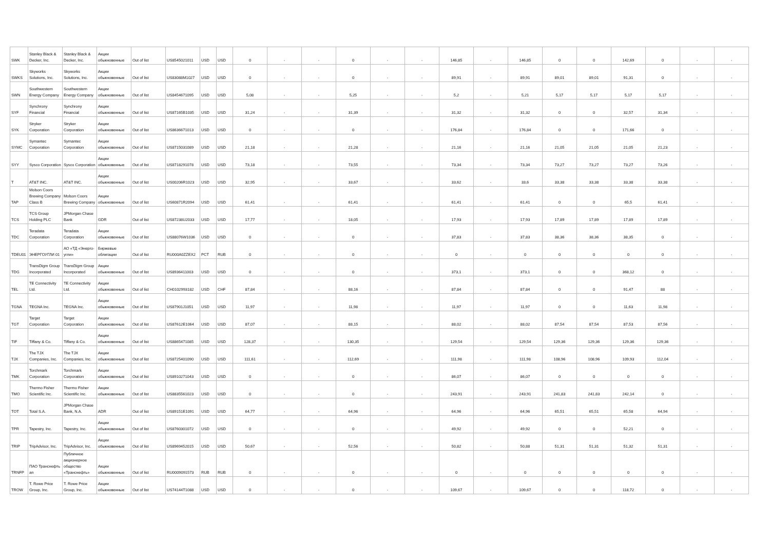| SWK | Stanley Black & Decker, Inc. | Stanley Black & Decker, Inc. | Акции обыкновенные | Out of list | US8545021011 | USD | USD | 0 | - | - | 0 | - | - | 146,85 | - | 146,85 | 0 | 0 | 142,69 | 0 | - | - |
| SWKS | Skyworks Solutions, Inc. | Skyworks Solutions, Inc. | Акции обыкновенные | Out of list | US83088M1027 | USD | USD | 0 | - | - | 0 | - | - | 89,91 | - | 89,91 | 89,01 | 89,01 | 91,31 | 0 | - | - |
| SWN | Southwestern Energy Company | Southwestern Energy Company | Акции обыкновенные | Out of list | US8454671095 | USD | USD | 5,08 | - | - | 5,25 | - | - | 5,2 | - | 5,21 | 5,17 | 5,17 | 5,17 | 5,17 | - | - |
| SYF | Synchrony Financial | Synchrony Financial | Акции обыкновенные | Out of list | US87165B1035 | USD | USD | 31,24 | - | - | 31,39 | - | - | 31,32 | - | 31,32 | 0 | 0 | 32,57 | 31,34 | - | - |
| SYK | Stryker Corporation | Stryker Corporation | Акции обыкновенные | Out of list | US8636671013 | USD | USD | 0 | - | - | 0 | - | - | 176,84 | - | 176,84 | 0 | 0 | 171,66 | 0 | - | - |
| SYMC | Symantec Corporation | Symantec Corporation | Акции обыкновенные | Out of list | US8715031089 | USD | USD | 21,18 | - | - | 21,28 | - | - | 21,16 | - | 21,16 | 21,05 | 21,05 | 21,05 | 21,23 | - | - |
| SYY | Sysco Corporation | Sysco Corporation | Акции обыкновенные | Out of list | US8718291078 | USD | USD | 73,18 | - | - | 73,55 | - | - | 73,34 | - | 73,34 | 73,27 | 73,27 | 73,27 | 73,26 | - | - |
| T | AT&T INC. | AT&T INC. | Акции обыкновенные | Out of list | US00206R1023 | USD | USD | 32,95 | - | - | 33,67 | - | - | 33,62 | - | 33,6 | 33,38 | 33,38 | 33,38 | 33,38 | - | - |
| TAP | Molson Coors Brewing Company Class B | Molson Coors Brewing Company | Акции обыкновенные | Out of list | US60871R2094 | USD | USD | 61,41 | - | - | 61,41 | - | - | 61,41 | - | 61,41 | 0 | 0 | 65,5 | 61,41 | - | - |
| TCS | TCS Group Holding PLC | JPMorgan Chase Bank | GDR | Out of list | US87238U2033 | USD | USD | 17,77 | - | - | 18,05 | - | - | 17,93 | - | 17,93 | 17,89 | 17,89 | 17,89 | 17,89 | - | - |
| TDC | Teradata Corporation | Teradata Corporation | Акции обыкновенные | Out of list | US88076W1036 | USD | USD | 0 | - | - | 0 | - | - | 37,83 | - | 37,83 | 38,36 | 38,36 | 38,35 | 0 | - | - |
| TDEU01 | ЭНЕРГОУГЛИ 01 | АО «ТД «Энерго-угли» | Биржевые облигации | Out of list | RU000A0ZZEX2 | PCT | RUB | 0 | - | - | 0 | - | - | 0 | - | 0 | 0 | 0 | 0 | 0 | - | - |
| TDG | TransDigm Group Incorporated | TransDigm Group Incorporated | Акции обыкновенные | Out of list | US8936411003 | USD | USD | 0 | - | - | 0 | - | - | 373,1 | - | 373,1 | 0 | 0 | 368,12 | 0 | - | - |
| TEL | TE Connectivity Ltd. | TE Connectivity Ltd. | Акции обыкновенные | Out of list | CH0102993182 | USD | CHF | 87,84 | - | - | 88,16 | - | - | 87,84 | - | 87,84 | 0 | 0 | 91,47 | 88 | - | - |
| TGNA | TEGNA Inc. | TEGNA Inc. | Акции обыкновенные | Out of list | US87901J1051 | USD | USD | 11,97 | - | - | 11,98 | - | - | 11,97 | - | 11,97 | 0 | 0 | 11,63 | 11,98 | - | - |
| TGT | Target Corporation | Target Corporation | Акции обыкновенные | Out of list | US87612E1064 | USD | USD | 87,07 | - | - | 88,15 | - | - | 88,02 | - | 88,02 | 87,54 | 87,54 | 87,53 | 87,56 | - | - |
| TIF | Tiffany & Co. | Tiffany & Co. | Акции обыкновенные | Out of list | US8865471085 | USD | USD | 128,37 | - | - | 130,35 | - | - | 129,54 | - | 129,54 | 129,36 | 129,36 | 129,36 | 129,36 | - | - |
| TJX | The TJX Companies, Inc. | The TJX Companies, Inc. | Акции обыкновенные | Out of list | US8725401090 | USD | USD | 111,61 | - | - | 112,69 | - | - | 111,98 | - | 111,98 | 108,96 | 108,96 | 109,93 | 112,04 | - | - |
| TMK | Torchmark Corporation | Torchmark Corporation | Акции обыкновенные | Out of list | US8910271043 | USD | USD | 0 | - | - | 0 | - | - | 86,07 | - | 86,07 | 0 | 0 | 0 | 0 | - | - |
| TMO | Thermo Fisher Scientific Inc. | Thermo Fisher Scientific Inc. | Акции обыкновенные | Out of list | US8835561023 | USD | USD | 0 | - | - | 0 | - | - | 243,91 | - | 243,91 | 241,83 | 241,83 | 242,14 | 0 | - | - |
| TOT | Total S.A. | JPMorgan Chase Bank, N.A. | ADR | Out of list | US89151E1091 | USD | USD | 64,77 | - | - | 64,96 | - | - | 64,96 | - | 64,96 | 65,51 | 65,51 | 65,58 | 64,94 | - | - |
| TPR | Tapestry, Inc. | Tapestry, Inc. | Акции обыкновенные | Out of list | US8760301072 | USD | USD | 0 | - | - | 0 | - | - | 49,92 | - | 49,92 | 0 | 0 | 52,21 | 0 | - | - |
| TRIP | TripAdvisor, Inc. | TripAdvisor, Inc. | Акции обыкновенные | Out of list | US8969452015 | USD | USD | 50,67 | - | - | 52,56 | - | - | 50,82 | - | 50,88 | 51,31 | 51,31 | 51,32 | 51,31 | - | - |
| TRNFP | ПАО Транснефть ап | Публичное акционерное общество «Транснефть» | Акции обыкновенные | Out of list | RU0009091573 | RUB | RUB | 0 | - | - | 0 | - | - | 0 | - | 0 | 0 | 0 | 0 | 0 | - | - |
| TROW | T. Rowe Price Group, Inc. | T. Rowe Price Group, Inc. | Акции обыкновенные | Out of list | US74144T1088 | USD | USD | 0 | - | - | 0 | - | - | 109,67 | - | 109,67 | 0 | 0 | 118,72 | 0 | - | - |